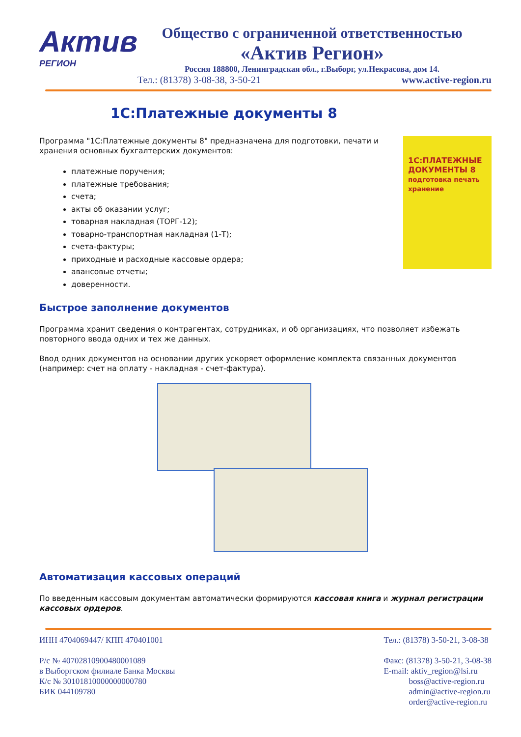Актив
РЕГИОН
Общество с ограниченной ответственностью
«Актив Регион»
Россия 188800, Ленинградская обл., г.Выборг, ул.Некрасова, дом 14.
Тел.: (81378) 3-08-38, 3-50-21 www.active-region.ru
1С:Платежные документы 8
1С:ПЛАТЕЖНЫЕ ДОКУМЕНТЫ 8
подготовка печать хранение
Программа "1С:Платежные документы 8" предназначена для подготовки, печати и хранения основных бухгалтерских документов:
платежные поручения;
платежные требования;
счета;
акты об оказании услуг;
товарная накладная (ТОРГ-12);
товарно-транспортная накладная (1-Т);
счета-фактуры;
приходные и расходные кассовые ордера;
авансовые отчеты;
доверенности.
Быстрое заполнение документов
Программа хранит сведения о контрагентах, сотрудниках, и об организациях, что позволяет избежать повторного ввода одних и тех же данных.
Ввод одних документов на основании других ускоряет оформление комплекта связанных документов (например: счет на оплату - накладная - счет-фактура).
Автоматизация кассовых операций
По введенным кассовым документам автоматически формируются кассовая книга и журнал регистрации кассовых ордеров.
ИНН 4704069447/ КПП 470401001
Р/с № 40702810900480001089
в Выборгском филиале Банка Москвы
К/с № 30101810000000000780
БИК 044109780
Тел.: (81378) 3-50-21, 3-08-38
Факс: (81378) 3-50-21, 3-08-38
E-mail: aktiv_region@lsi.ru
boss@active-region.ru
admin@active-region.ru
order@active-region.ru